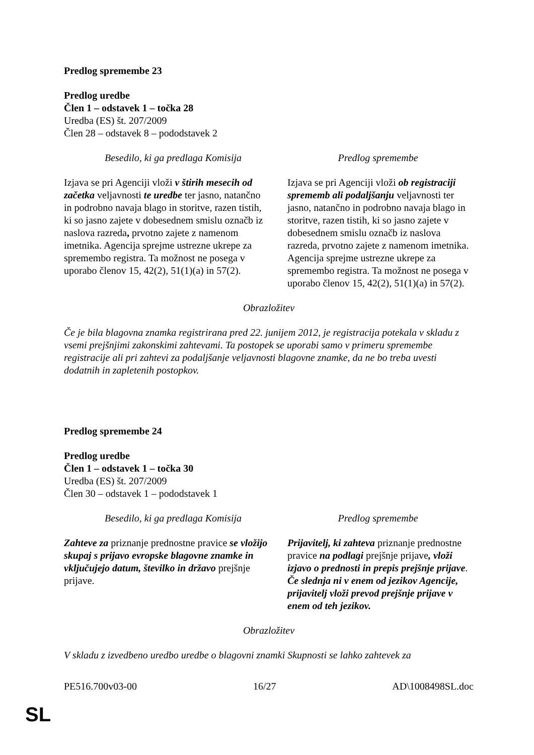Predlog spremembe 23
Predlog uredbe
Člen 1 – odstavek 1 – točka 28
Uredba (ES) št. 207/2009
Člen 28 – odstavek 8 – pododstavek 2
| Besedilo, ki ga predlaga Komisija | Predlog spremembe |
| --- | --- |
| Izjava se pri Agenciji vloži v štirih mesecih od začetka veljavnosti te uredbe ter jasno, natančno in podrobno navaja blago in storitve, razen tistih, ki so jasno zajete v dobesednem smislu označb iz naslova razreda , prvotno zajete z namenom imetnika. Agencija sprejme ustrezne ukrepe za spremembo registra. Ta možnost ne posega v uporabo členov 15, 42(2), 51(1)(a) in 57(2). | Izjava se pri Agenciji vloži ob registraciji sprememb ali podaljšanju veljavnosti ter jasno, natančno in podrobno navaja blago in storitve, razen tistih, ki so jasno zajete v dobesednem smislu označb iz naslova razreda, prvotno zajete z namenom imetnika. Agencija sprejme ustrezne ukrepe za spremembo registra. Ta možnost ne posega v uporabo členov 15, 42(2), 51(1)(a) in 57(2). |
Obrazložitev
Če je bila blagovna znamka registrirana pred 22. junijem 2012, je registracija potekala v skladu z vsemi prejšnjimi zakonskimi zahtevami. Ta postopek se uporabi samo v primeru spremembe registracije ali pri zahtevi za podaljšanje veljavnosti blagovne znamke, da ne bo treba uvesti dodatnih in zapletenih postopkov.
Predlog spremembe 24
Predlog uredbe
Člen 1 – odstavek 1 – točka 30
Uredba (ES) št. 207/2009
Člen 30 – odstavek 1 – pododstavek 1
| Besedilo, ki ga predlaga Komisija | Predlog spremembe |
| --- | --- |
| Zahteve za priznanje prednostne pravice se vložijo skupaj s prijavo evropske blagovne znamke in vključujejo datum, številko in državo prejšnje prijave. | Prijavitelj, ki zahteva priznanje prednostne pravice na podlagi prejšnje prijave , vloži izjavo o prednosti in prepis prejšnje prijave . Če slednja ni v enem od jezikov Agencije, prijavitelj vloži prevod prejšnje prijave v enem od teh jezikov. |
Obrazložitev
V skladu z izvedbeno uredbo uredbe o blagovni znamki Skupnosti se lahko zahtevek za
PE516.700v03-00 16/27 AD\1008498SL.doc
SL